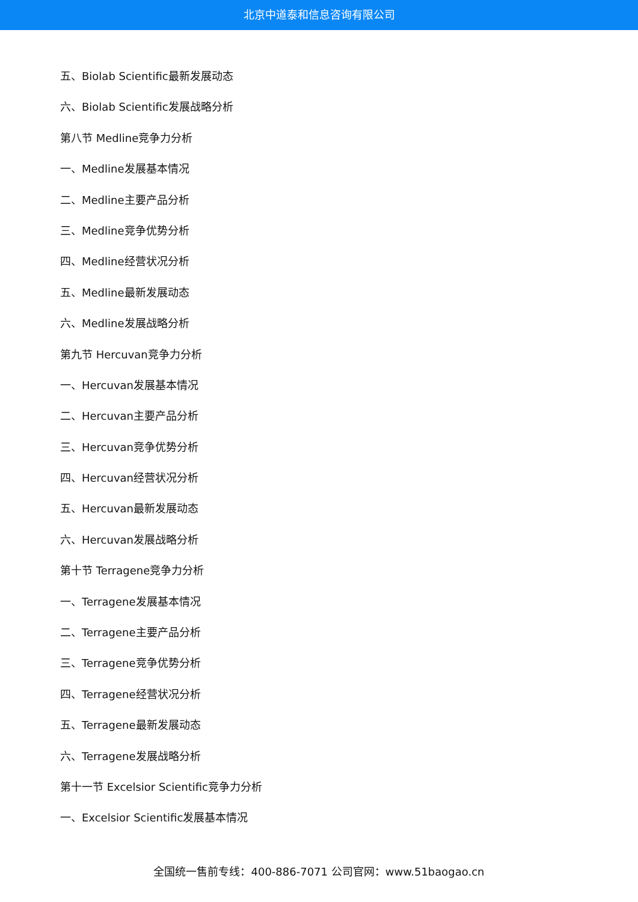北京中道泰和信息咨询有限公司
五、Biolab Scientific最新发展动态
六、Biolab Scientific发展战略分析
第八节 Medline竞争力分析
一、Medline发展基本情况
二、Medline主要产品分析
三、Medline竞争优势分析
四、Medline经营状况分析
五、Medline最新发展动态
六、Medline发展战略分析
第九节 Hercuvan竞争力分析
一、Hercuvan发展基本情况
二、Hercuvan主要产品分析
三、Hercuvan竞争优势分析
四、Hercuvan经营状况分析
五、Hercuvan最新发展动态
六、Hercuvan发展战略分析
第十节 Terragene竞争力分析
一、Terragene发展基本情况
二、Terragene主要产品分析
三、Terragene竞争优势分析
四、Terragene经营状况分析
五、Terragene最新发展动态
六、Terragene发展战略分析
第十一节 Excelsior Scientific竞争力分析
一、Excelsior Scientific发展基本情况
全国统一售前专线：400-886-7071 公司官网：www.51baogao.cn